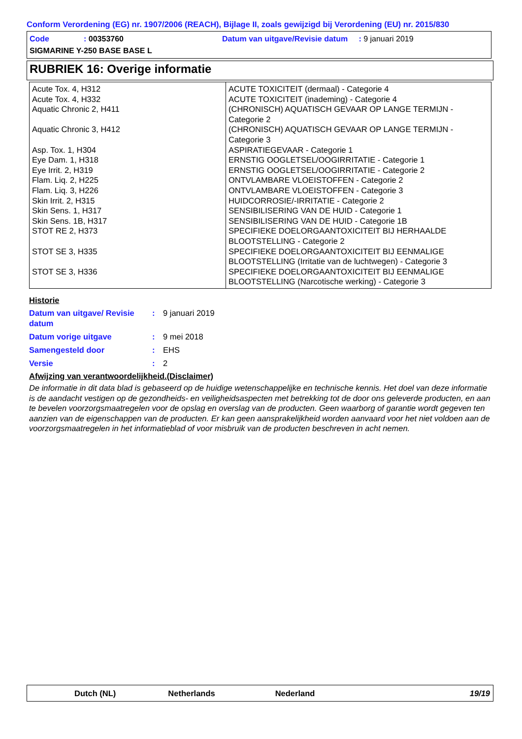Conform Verordening (EG) nr. 1907/2006 (REACH), Bijlage II, zoals gewijzigd bij Verordening (EU) nr. 2015/830
Code: 00353760 Datum van uitgave/Revisie datum : 9 januari 2019
SIGMARINE Y-250 BASE BASE L
RUBRIEK 16: Overige informatie
| Acute Tox. 4, H312 Acute Tox. 4, H332 Aquatic Chronic 2, H411 Aquatic Chronic 3, H412 Asp. Tox. 1, H304 Eye Dam. 1, H318 Eye Irrit. 2, H319 Flam. Liq. 2, H225 Flam. Liq. 3, H226 Skin Irrit. 2, H315 Skin Sens. 1, H317 Skin Sens. 1B, H317 STOT RE 2, H373 STOT SE 3, H335 STOT SE 3, H336 | ACUTE TOXICITEIT (dermaal) - Categorie 4 ACUTE TOXICITEIT (inademing) - Categorie 4 (CHRONISCH) AQUATISCH GEVAAR OP LANGE TERMIJN - Categorie 2 (CHRONISCH) AQUATISCH GEVAAR OP LANGE TERMIJN - Categorie 3 ASPIRATIEGEVAAR - Categorie 1 ERNSTIG OOGLETSEL/OOGIRRITATIE - Categorie 1 ERNSTIG OOGLETSEL/OOGIRRITATIE - Categorie 2 ONTVLAMBARE VLOEISTOFFEN - Categorie 2 ONTVLAMBARE VLOEISTOFFEN - Categorie 3 HUIDCORROSIE/-IRRITATIE - Categorie 2 SENSIBILISERING VAN DE HUID - Categorie 1 SENSIBILISERING VAN DE HUID - Categorie 1B SPECIFIEKE DOELORGAANTOXICITEIT BIJ HERHAALDE BLOOTSTELLING - Categorie 2 SPECIFIEKE DOELORGAANTOXICITEIT BIJ EENMALIGE BLOOTSTELLING (Irritatie van de luchtwegen) - Categorie 3 SPECIFIEKE DOELORGAANTOXICITEIT BIJ EENMALIGE BLOOTSTELLING (Narcotische werking) - Categorie 3 |
Historie
Datum van uitgave/ Revisie datum
: 9 januari 2019
Datum vorige uitgave : 9 mei 2018
Samengesteld door : EHS
Versie : 2
Afwijzing van verantwoordelijkheid.(Disclaimer)
De informatie in dit data blad is gebaseerd op de huidige wetenschappelijke en technische kennis. Het doel van deze informatie is de aandacht vestigen op de gezondheids- en veiligheidsaspecten met betrekking tot de door ons geleverde producten, en aan te bevelen voorzorgsmaatregelen voor de opslag en overslag van de producten. Geen waarborg of garantie wordt gegeven ten aanzien van de eigenschappen van de producten. Er kan geen aansprakelijkheid worden aanvaard voor het niet voldoen aan de voorzorgsmaatregelen in het informatieblad of voor misbruik van de producten beschreven in acht nemen.
Dutch (NL) Netherlands Nederland 19/19